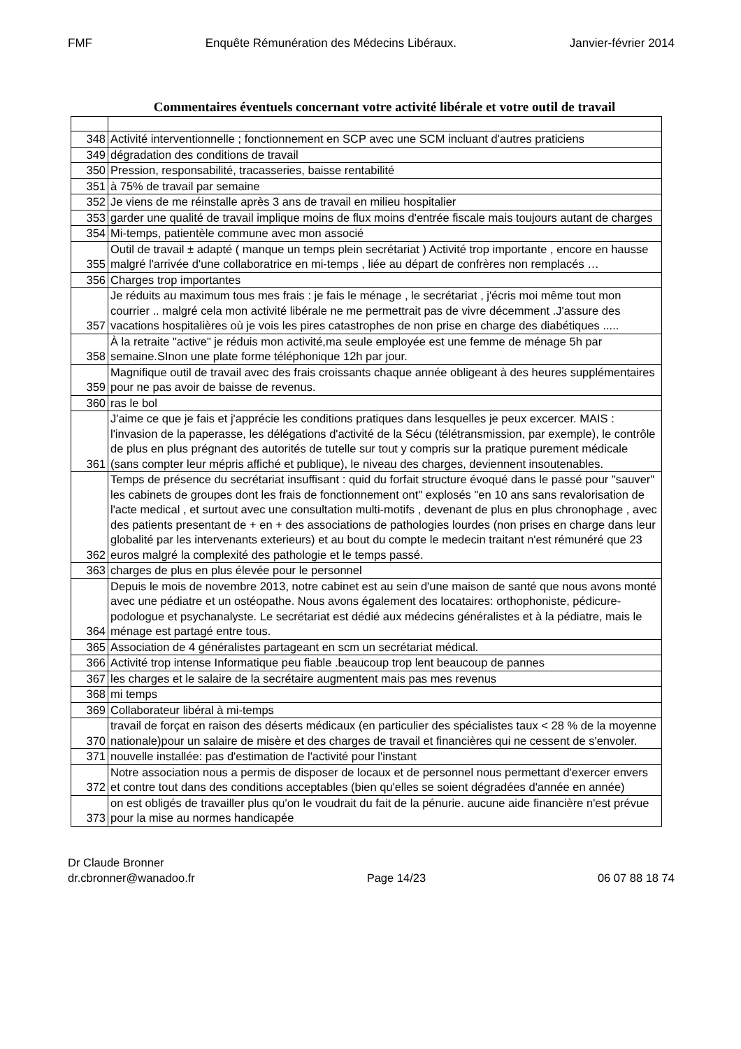FMF Enquête Rémunération des Médecins Libéraux. Janvier-février 2014
Commentaires éventuels concernant votre activité libérale et votre outil de travail
| 348 | Activité interventionnelle ; fonctionnement en SCP avec une SCM incluant d'autres praticiens |
| 349 | dégradation des conditions de travail |
| 350 | Pression, responsabilité, tracasseries, baisse rentabilité |
| 351 | à 75% de travail par semaine |
| 352 | Je viens de me réinstalle après 3 ans de travail en milieu hospitalier |
| 353 | garder une qualité de travail implique moins de flux moins d'entrée fiscale mais toujours autant de charges |
| 354 | Mi-temps, patientèle commune avec mon associé |
| 355 | Outil de travail ± adapté ( manque un temps plein secrétariat ) Activité trop importante , encore en hausse malgré l'arrivée d'une collaboratrice en mi-temps , liée au départ de confrères non remplacés … |
| 356 | Charges trop importantes |
| 357 | Je réduits au maximum tous mes frais : je fais le ménage , le secrétariat , j'écris moi même tout mon courrier .. malgré cela mon activité libérale ne me permettrait pas de vivre décemment .J'assure des vacations hospitalières où je vois les pires catastrophes de non prise en charge des diabétiques ..... |
| 358 | À la retraite "active" je réduis mon activité,ma seule employée est une femme de ménage 5h par semaine.SInon une plate forme téléphonique 12h par jour. |
| 359 | Magnifique outil de travail avec des frais croissants chaque année obligeant à des heures supplémentaires pour ne pas avoir de baisse de revenus. |
| 360 | ras le bol |
| 361 | J'aime ce que je fais et j'apprécie les conditions pratiques dans lesquelles je peux excercer. MAIS : l'invasion de la paperasse, les délégations d'activité de la Sécu (télétransmission, par exemple), le contrôle de plus en plus prégnant des autorités de tutelle sur tout y compris sur la pratique purement médicale (sans compter leur mépris affiché et publique), le niveau des charges, deviennent insoutenables. |
| 362 | Temps de présence du secrétariat insuffisant : quid du forfait structure évoqué dans le passé pour "sauver" les cabinets de groupes dont les frais de fonctionnement ont" explosés "en 10 ans sans revalorisation de l'acte medical , et surtout avec une consultation multi-motifs , devenant de plus en plus chronophage , avec des patients presentant de + en + des associations de pathologies lourdes (non prises en charge dans leur globalité par les intervenants exterieurs) et au bout du compte le medecin traitant n'est rémunéré que 23 euros malgré la complexité des pathologie et le temps passé. |
| 363 | charges de plus en plus élevée pour le personnel |
| 364 | Depuis le mois de novembre 2013, notre cabinet est au sein d'une maison de santé que nous avons monté avec une pédiatre et un ostéopathe. Nous avons également des locataires: orthophoniste, pédicure-podologue et psychanalyste. Le secrétariat est dédié aux médecins généralistes et à la pédiatre, mais le ménage est partagé entre tous. |
| 365 | Association de 4 généralistes partageant en scm un secrétariat médical. |
| 366 | Activité trop intense Informatique peu fiable .beaucoup trop lent beaucoup de pannes |
| 367 | les charges et le salaire de la secrétaire augmentent mais pas mes revenus |
| 368 | mi temps |
| 369 | Collaborateur libéral à mi-temps |
| 370 | travail de forçat en raison des déserts médicaux (en particulier des spécialistes taux < 28 % de la moyenne nationale)pour un salaire de misère et des charges de travail et financières qui ne cessent de s'envoler. |
| 371 | nouvelle installée: pas d'estimation de l'activité pour l'instant |
| 372 | Notre association nous a permis de disposer de locaux et de personnel nous permettant d'exercer envers et contre tout dans des conditions acceptables (bien qu'elles se soient dégradées d'année en année) |
| 373 | on est obligés de travailler plus qu'on le voudrait du fait de la pénurie. aucune aide financière n'est prévue pour la mise au normes handicapée |
Dr Claude Bronner
dr.cbronner@wanadoo.fr Page 14/23 06 07 88 18 74